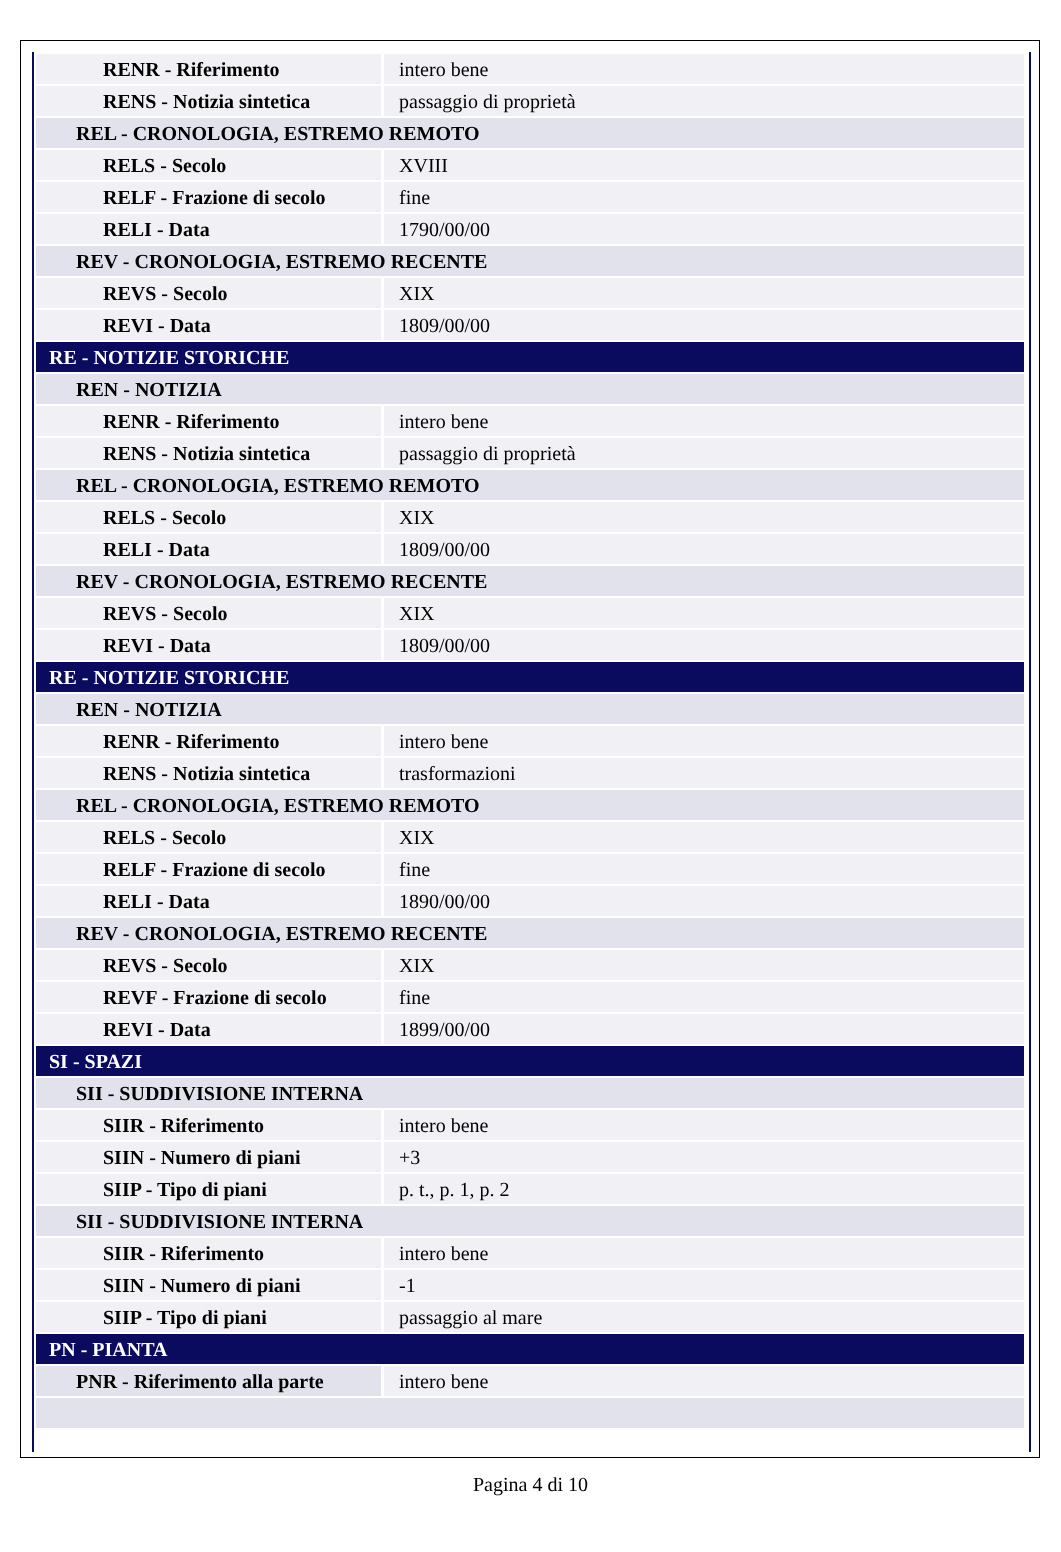| RENR - Riferimento | intero bene |
| RENS - Notizia sintetica | passaggio di proprietà |
| REL - CRONOLOGIA, ESTREMO REMOTO | |
| RELS - Secolo | XVIII |
| RELF - Frazione di secolo | fine |
| RELI - Data | 1790/00/00 |
| REV - CRONOLOGIA, ESTREMO RECENTE | |
| REVS - Secolo | XIX |
| REVI - Data | 1809/00/00 |
| RE - NOTIZIE STORICHE | |
| REN - NOTIZIA | |
| RENR - Riferimento | intero bene |
| RENS - Notizia sintetica | passaggio di proprietà |
| REL - CRONOLOGIA, ESTREMO REMOTO | |
| RELS - Secolo | XIX |
| RELI - Data | 1809/00/00 |
| REV - CRONOLOGIA, ESTREMO RECENTE | |
| REVS - Secolo | XIX |
| REVI - Data | 1809/00/00 |
| RE - NOTIZIE STORICHE | |
| REN - NOTIZIA | |
| RENR - Riferimento | intero bene |
| RENS - Notizia sintetica | trasformazioni |
| REL - CRONOLOGIA, ESTREMO REMOTO | |
| RELS - Secolo | XIX |
| RELF - Frazione di secolo | fine |
| RELI - Data | 1890/00/00 |
| REV - CRONOLOGIA, ESTREMO RECENTE | |
| REVS - Secolo | XIX |
| REVF - Frazione di secolo | fine |
| REVI - Data | 1899/00/00 |
| SI - SPAZI | |
| SII - SUDDIVISIONE INTERNA | |
| SIIR - Riferimento | intero bene |
| SIIN - Numero di piani | +3 |
| SIIP - Tipo di piani | p. t., p. 1, p. 2 |
| SII - SUDDIVISIONE INTERNA | |
| SIIR - Riferimento | intero bene |
| SIIN - Numero di piani | -1 |
| SIIP - Tipo di piani | passaggio al mare |
| PN - PIANTA | |
| PNR - Riferimento alla parte | intero bene |
Pagina 4 di 10